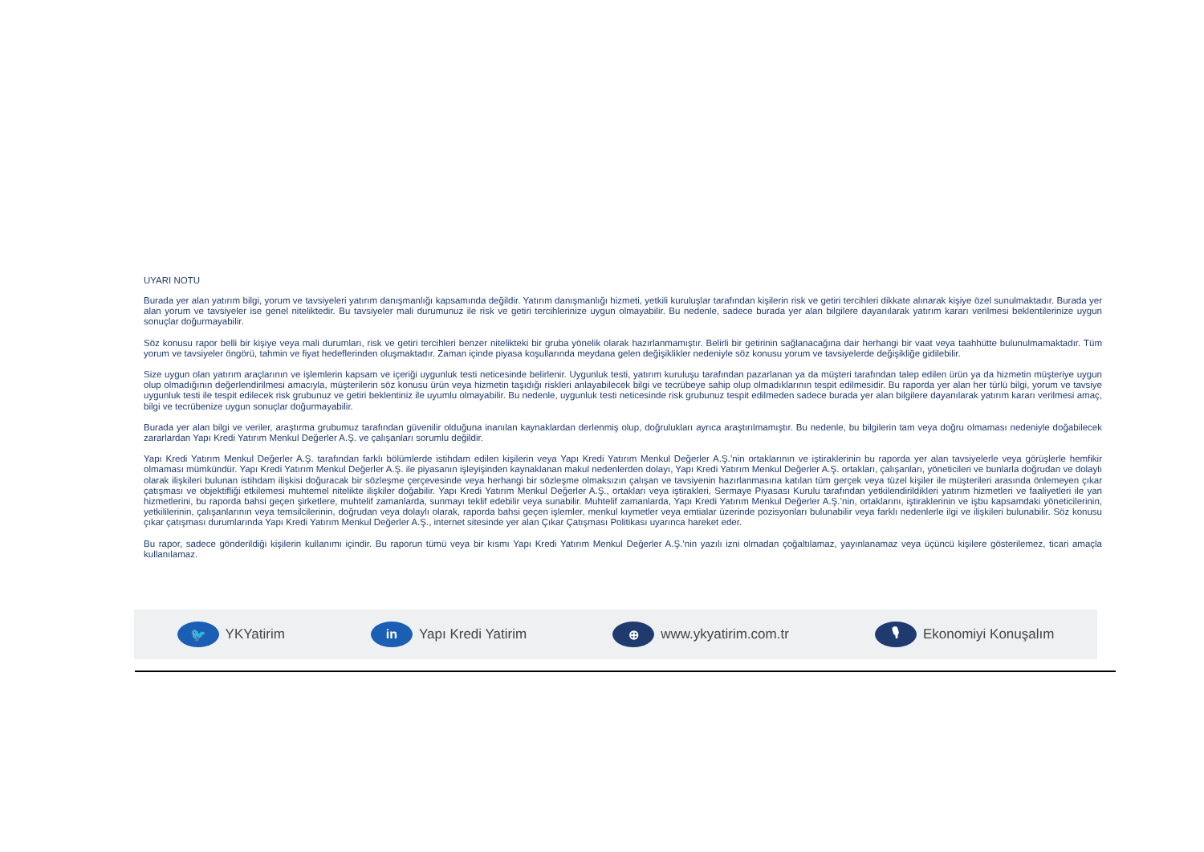UYARI NOTU
Burada yer alan yatırım bilgi, yorum ve tavsiyeleri yatırım danışmanlığı kapsamında değildir. Yatırım danışmanlığı hizmeti, yetkili kuruluşlar tarafından kişilerin risk ve getiri tercihleri dikkate alınarak kişiye özel sunulmaktadır. Burada yer alan yorum ve tavsiyeler ise genel niteliktedir. Bu tavsiyeler mali durumunuz ile risk ve getiri tercihlerinize uygun olmayabilir. Bu nedenle, sadece burada yer alan bilgilere dayanılarak yatırım kararı verilmesi beklentilerinize uygun sonuçlar doğurmayabilir.
Söz konusu rapor belli bir kişiye veya mali durumları, risk ve getiri tercihleri benzer nitelikteki bir gruba yönelik olarak hazırlanmamıştır. Belirli bir getirinin sağlanacağına dair herhangi bir vaat veya taahhütte bulunulmamaktadır. Tüm yorum ve tavsiyeler öngörü, tahmin ve fiyat hedeflerinden oluşmaktadır. Zaman içinde piyasa koşullarında meydana gelen değişiklikler nedeniyle söz konusu yorum ve tavsiyelerde değişikliğe gidilebilir.
Size uygun olan yatırım araçlarının ve işlemlerin kapsam ve içeriği uygunluk testi neticesinde belirlenir. Uygunluk testi, yatırım kuruluşu tarafından pazarlanan ya da müşteri tarafından talep edilen ürün ya da hizmetin müşteriye uygun olup olmadığının değerlendirilmesi amacıyla, müşterilerin söz konusu ürün veya hizmetin taşıdığı riskleri anlayabilecek bilgi ve tecrübeye sahip olup olmadıklarının tespit edilmesidir. Bu raporda yer alan her türlü bilgi, yorum ve tavsiye uygunluk testi ile tespit edilecek risk grubunuz ve getiri beklentiniz ile uyumlu olmayabilir. Bu nedenle, uygunluk testi neticesinde risk grubunuz tespit edilmeden sadece burada yer alan bilgilere dayanılarak yatırım kararı verilmesi amaç, bilgi ve tecrübenize uygun sonuçlar doğurmayabilir.
Burada yer alan bilgi ve veriler, araştırma grubumuz tarafından güvenilir olduğuna inanılan kaynaklardan derlenmiş olup, doğrulukları ayrıca araştırılmamıştır. Bu nedenle, bu bilgilerin tam veya doğru olmaması nedeniyle doğabilecek zararlardan Yapı Kredi Yatırım Menkul Değerler A.Ş. ve çalışanları sorumlu değildir.
Yapı Kredi Yatırım Menkul Değerler A.Ş. tarafından farklı bölümlerde istihdam edilen kişilerin veya Yapı Kredi Yatırım Menkul Değerler A.Ş.’nin ortaklarının ve iştiraklerinin bu raporda yer alan tavsiyelerle veya görüşlerle hemfikir olmaması mümkündür. Yapı Kredi Yatırım Menkul Değerler A.Ş. ile piyasanın işleyişinden kaynaklanan makul nedenlerden dolayı, Yapı Kredi Yatırım Menkul Değerler A.Ş. ortakları, çalışanları, yöneticileri ve bunlarla doğrudan ve dolaylı olarak ilişkileri bulunan istihdam ilişkisi doğuracak bir sözleşme çerçevesinde veya herhangi bir sözleşme olmaksızın çalışan ve tavsiyenin hazırlanmasına katılan tüm gerçek veya tüzel kişiler ile müşterileri arasında önlemeyen çıkar çatışması ve objektifliği etkilemesi muhtemel nitelikte ilişkiler doğabilir. Yapı Kredi Yatırım Menkul Değerler A.Ş., ortakları veya iştirakleri, Sermaye Piyasası Kurulu tarafından yetkilendirildikleri yatırım hizmetleri ve faaliyetleri ile yan hizmetlerini, bu raporda bahsi geçen şirketlere, muhtelif zamanlarda, sunmayı teklif edebilir veya sunabilir. Muhtelif zamanlarda, Yapı Kredi Yatırım Menkul Değerler A.Ş.’nin, ortaklarını, iştiraklerinin ve işbu kapsamdaki yöneticilerinin, yetkililerinin, çalışanlarının veya temsilcilerinin, doğrudan veya dolaylı olarak, raporda bahsi geçen işlemler, menkul kıymetler veya emtialar üzerinde pozisyonları bulunabilir veya farklı nedenlerle ilgi ve ilişkileri bulunabilir. Söz konusu çıkar çatışması durumlarında Yapı Kredi Yatırım Menkul Değerler A.Ş., internet sitesinde yer alan Çıkar Çatışması Politikası uyarınca hareket eder.
Bu rapor, sadece gönderildiği kişilerin kullanımı içindir. Bu raporun tümü veya bir kısmı Yapı Kredi Yatırım Menkul Değerler A.Ş.’nin yazılı izni olmadan çoğaltılamaz, yayınlanamaz veya üçüncü kişilere gösterilemez, ticari amaçla kullanılamaz.
🐦 YKYatirim
in Yapı Kredi Yatirim
⊕ www.ykyatirim.com.tr
🎙 Ekonomiyi Konuşalım